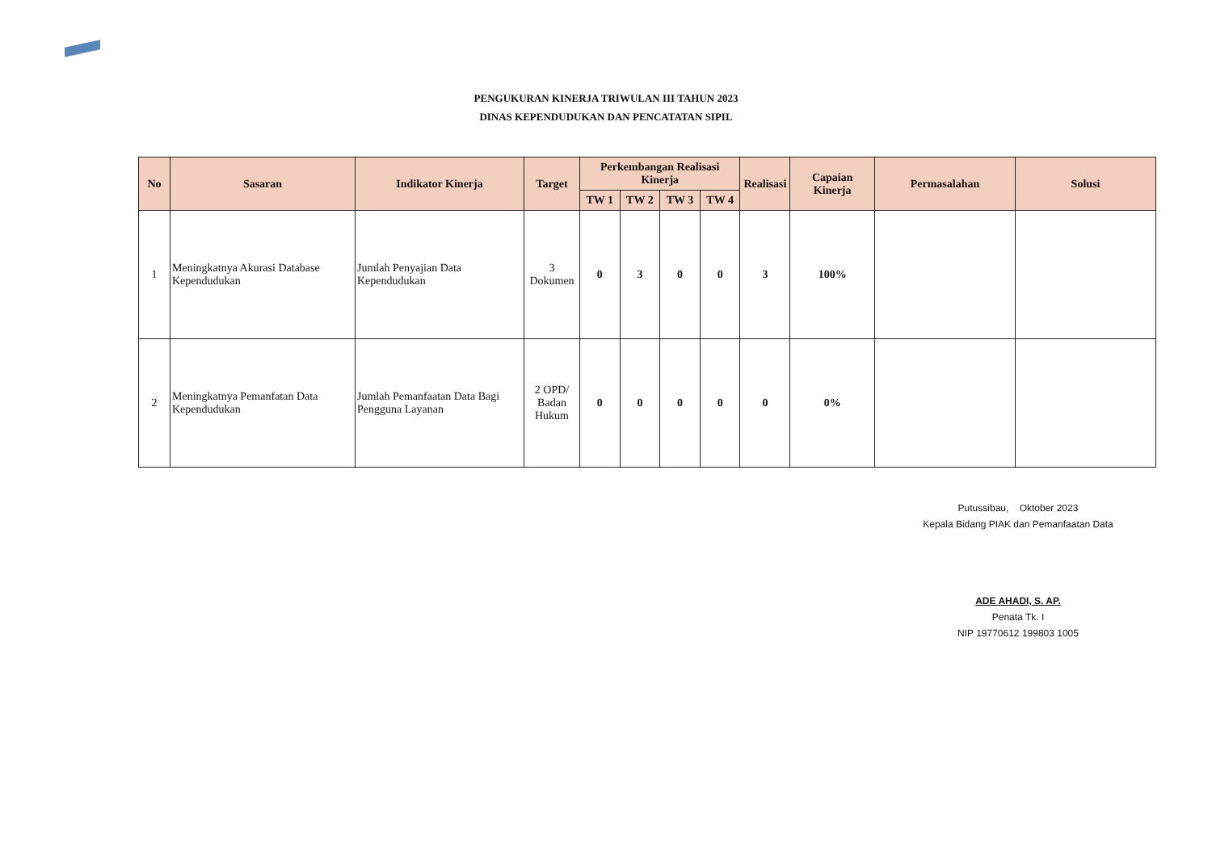PENGUKURAN KINERJA TRIWULAN III TAHUN 2023
DINAS KEPENDUDUKAN DAN PENCATATAN SIPIL
| No | Sasaran | Indikator Kinerja | Target | Perkembangan Realisasi Kinerja | | | | Realisasi | Capaian Kinerja | Permasalahan | Solusi |
| --- | --- | --- | --- | --- | --- | --- | --- | --- | --- | --- | --- |
| | | | | TW 1 | TW 2 | TW 3 | TW 4 | | | | |
| 1 | Meningkatnya Akurasi Database Kependudukan | Jumlah Penyajian Data Kependudukan | 3 Dokumen | 0 | 3 | 0 | 0 | 3 | 100% | | |
| 2 | Meningkatnya Pemanfatan Data Kependudukan | Jumlah Pemanfaatan Data Bagi Pengguna Layanan | 2 OPD/ Badan Hukum | 0 | 0 | 0 | 0 | 0 | 0% | | |
Putussibau, Oktober 2023
Kepala Bidang PIAK dan Pemanfaatan Data
ADE AHADI, S. AP.
Penata Tk. I
NIP 19770612 199803 1005